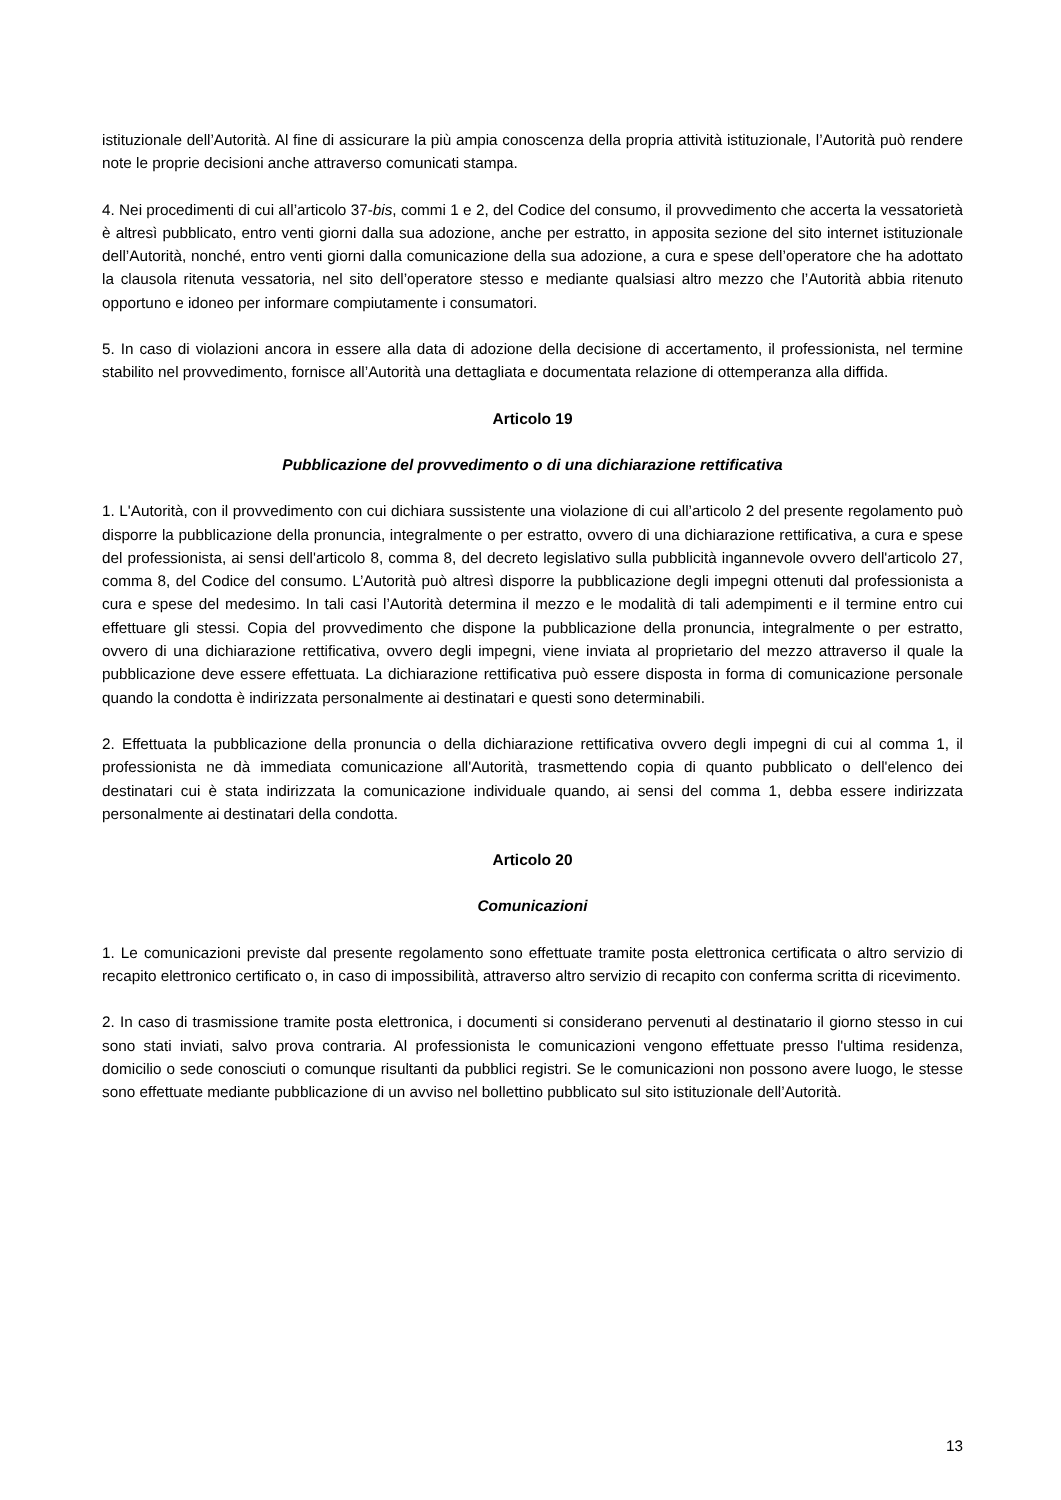istituzionale dell’Autorità. Al fine di assicurare la più ampia conoscenza della propria attività istituzionale, l’Autorità può rendere note le proprie decisioni anche attraverso comunicati stampa.
4. Nei procedimenti di cui all’articolo 37-bis, commi 1 e 2, del Codice del consumo, il provvedimento che accerta la vessatorietà è altresì pubblicato, entro venti giorni dalla sua adozione, anche per estratto, in apposita sezione del sito internet istituzionale dell’Autorità, nonché, entro venti giorni dalla comunicazione della sua adozione, a cura e spese dell’operatore che ha adottato la clausola ritenuta vessatoria, nel sito dell’operatore stesso e mediante qualsiasi altro mezzo che l’Autorità abbia ritenuto opportuno e idoneo per informare compiutamente i consumatori.
5. In caso di violazioni ancora in essere alla data di adozione della decisione di accertamento, il professionista, nel termine stabilito nel provvedimento, fornisce all’Autorità una dettagliata e documentata relazione di ottemperanza alla diffida.
Articolo 19
Pubblicazione del provvedimento o di una dichiarazione rettificativa
1. L'Autorità, con il provvedimento con cui dichiara sussistente una violazione di cui all’articolo 2 del presente regolamento può disporre la pubblicazione della pronuncia, integralmente o per estratto, ovvero di una dichiarazione rettificativa, a cura e spese del professionista, ai sensi dell'articolo 8, comma 8, del decreto legislativo sulla pubblicità ingannevole ovvero dell'articolo 27, comma 8, del Codice del consumo. L’Autorità può altresì disporre la pubblicazione degli impegni ottenuti dal professionista a cura e spese del medesimo. In tali casi l’Autorità determina il mezzo e le modalità di tali adempimenti e il termine entro cui effettuare gli stessi. Copia del provvedimento che dispone la pubblicazione della pronuncia, integralmente o per estratto, ovvero di una dichiarazione rettificativa, ovvero degli impegni, viene inviata al proprietario del mezzo attraverso il quale la pubblicazione deve essere effettuata. La dichiarazione rettificativa può essere disposta in forma di comunicazione personale quando la condotta è indirizzata personalmente ai destinatari e questi sono determinabili.
2. Effettuata la pubblicazione della pronuncia o della dichiarazione rettificativa ovvero degli impegni di cui al comma 1, il professionista ne dà immediata comunicazione all'Autorità, trasmettendo copia di quanto pubblicato o dell'elenco dei destinatari cui è stata indirizzata la comunicazione individuale quando, ai sensi del comma 1, debba essere indirizzata personalmente ai destinatari della condotta.
Articolo 20
Comunicazioni
1. Le comunicazioni previste dal presente regolamento sono effettuate tramite posta elettronica certificata o altro servizio di recapito elettronico certificato o, in caso di impossibilità, attraverso altro servizio di recapito con conferma scritta di ricevimento.
2. In caso di trasmissione tramite posta elettronica, i documenti si considerano pervenuti al destinatario il giorno stesso in cui sono stati inviati, salvo prova contraria. Al professionista le comunicazioni vengono effettuate presso l'ultima residenza, domicilio o sede conosciuti o comunque risultanti da pubblici registri. Se le comunicazioni non possono avere luogo, le stesse sono effettuate mediante pubblicazione di un avviso nel bollettino pubblicato sul sito istituzionale dell’Autorità.
13